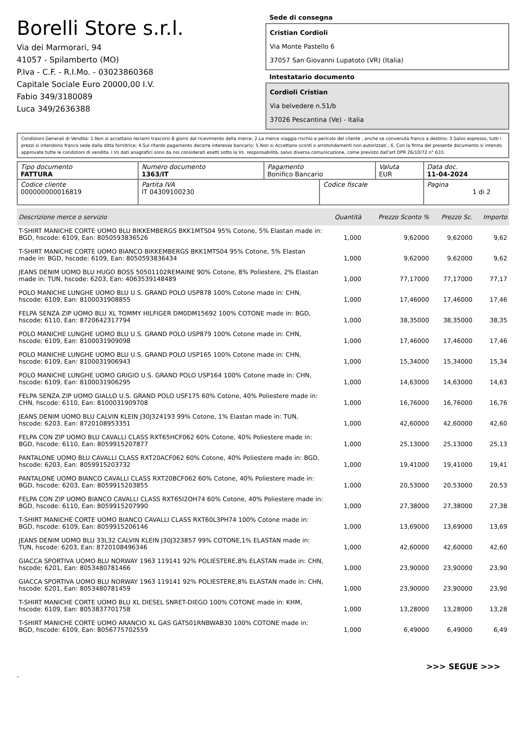Borelli Store s.r.l.
Via dei Marmorari, 94
41057 - Spilamberto (MO)
P.Iva - C.F. - R.I.Mo. - 03023860368
Capitale Sociale Euro 20000,00 I.V.
Fabio 349/3180089
Luca 349/2636388
Sede di consegna
Cristian Cordioli
Via Monte Pastello 6
37057 San Giovanni Lupatoto (VR) (Italia)
Intestatario documento
Cordioli Cristian
Via belvedere n.51/b
37026 Pescantina (Ve) - Italia
Condizioni Generali di Vendita: 1.Non si accettano reclami trascorsi 8 giorni dal ricevimento della merce; 2.La merce viaggia rischio e pericolo del cliente , anche se convenuta franco a destino; 3.Salvo espresso, tutti i prezzi si intendono franco sede dalla ditta fornitrice; 4.Sul ritardo pagamento decorre interesse bancario; 5.Non si Accettano sconti o arrotondamenti non autorizzati ; 6. Con la firma del presente documento si intendo approvate tutte le condizioni di vendita. I Vs dati anagrafici sono da noi considerati esatti sotto la Vs. responsabilità, salvo diversa comunicazione, come previsto dall'art DPR 26/10/72 n° 633.
| Tipo documento FATTURA | Numero documento 1363/IT | Pagamento Bonifico Bancario | | Valuta EUR | Data doc. 11-04-2024 |
| Codice cliente 000000000016819 | Partita IVA IT 04309100230 | | Codice fiscale | | Pagina 1 di 2 |
| Descrizione merce o servizio | Quantità | Prezzo Sconto % | Prezzo Sc. | Importo |
| --- | --- | --- | --- | --- |
| T-SHIRT MANICHE CORTE UOMO BLU BIKKEMBERGS BKK1MTS04 95% Cotone, 5% Elastan made in: BGD, hscode: 6109, Ean: 8050593836526 | 1,000 | 9,62000 | 9,62000 | 9,62 |
| T-SHIRT MANICHE CORTE UOMO BIANCO BIKKEMBERGS BKK1MTS04 95% Cotone, 5% Elastan made in: BGD, hscode: 6109, Ean: 8050593836434 | 1,000 | 9,62000 | 9,62000 | 9,62 |
| JEANS DENIM UOMO BLU HUGO BOSS 50501102REMAINE 90% Cotone, 8% Poliestere, 2% Elastan made in: TUN, hscode: 6203, Ean: 4063539148489 | 1,000 | 77,17000 | 77,17000 | 77,17 |
| POLO MANICHE LUNGHE UOMO BLU U.S. GRAND POLO USP878 100% Cotone made in: CHN, hscode: 6109, Ean: 8100031908855 | 1,000 | 17,46000 | 17,46000 | 17,46 |
| FELPA SENZA ZIP UOMO BLU XL TOMMY HILFIGER DM0DM15692 100% COTONE made in: BGD, hscode: 6110, Ean: 8720642317794 | 1,000 | 38,35000 | 38,35000 | 38,35 |
| POLO MANICHE LUNGHE UOMO BLU U.S. GRAND POLO USP879 100% Cotone made in: CHN, hscode: 6109, Ean: 8100031909098 | 1,000 | 17,46000 | 17,46000 | 17,46 |
| POLO MANICHE LUNGHE UOMO BLU U.S. GRAND POLO USP165 100% Cotone made in: CHN, hscode: 6109, Ean: 8100031906943 | 1,000 | 15,34000 | 15,34000 | 15,34 |
| POLO MANICHE LUNGHE UOMO GRIGIO U.S. GRAND POLO USP164 100% Cotone made in: CHN, hscode: 6109, Ean: 8100031906295 | 1,000 | 14,63000 | 14,63000 | 14,63 |
| FELPA SENZA ZIP UOMO GIALLO U.S. GRAND POLO USF175 60% Cotone, 40% Poliestere made in: CHN, hscode: 6110, Ean: 8100031909708 | 1,000 | 16,76000 | 16,76000 | 16,76 |
| JEANS DENIM UOMO BLU CALVIN KLEIN J30J324193 99% Cotone, 1% Elastan made in: TUN, hscode: 6203, Ean: 8720108953351 | 1,000 | 42,60000 | 42,60000 | 42,60 |
| FELPA CON ZIP UOMO BLU CAVALLI CLASS RXT65HCF062 60% Cotone, 40% Poliestere made in: BGD, hscode: 6110, Ean: 8059915207877 | 1,000 | 25,13000 | 25,13000 | 25,13 |
| PANTALONE UOMO BLU CAVALLI CLASS RXT20ACF062 60% Cotone, 40% Poliestere made in: BGD, hscode: 6203, Ean: 8059915203732 | 1,000 | 19,41000 | 19,41000 | 19,41 |
| PANTALONE UOMO BIANCO CAVALLI CLASS RXT20BCF062 60% Cotone, 40% Poliestere made in: BGD, hscode: 6203, Ean: 8059915203855 | 1,000 | 20,53000 | 20,53000 | 20,53 |
| FELPA CON ZIP UOMO BIANCO CAVALLI CLASS RXT65I2OH74 60% Cotone, 40% Poliestere made in: BGD, hscode: 6110, Ean: 8059915207990 | 1,000 | 27,38000 | 27,38000 | 27,38 |
| T-SHIRT MANICHE CORTE UOMO BIANCO CAVALLI CLASS RXT60L3PH74 100% Cotone made in: BGD, hscode: 6109, Ean: 8059915206146 | 1,000 | 13,69000 | 13,69000 | 13,69 |
| JEANS DENIM UOMO BLU 33L32 CALVIN KLEIN J30J323857 99% COTONE,1% ELASTAN made in: TUN, hscode: 6203, Ean: 8720108496346 | 1,000 | 42,60000 | 42,60000 | 42,60 |
| GIACCA SPORTIVA UOMO BLU NORWAY 1963 119141 92% POLIESTERE,8% ELASTAN made in: CHN, hscode: 6201, Ean: 8053480781466 | 1,000 | 23,90000 | 23,90000 | 23,90 |
| GIACCA SPORTIVA UOMO BLU NORWAY 1963 119141 92% POLIESTERE,8% ELASTAN made in: CHN, hscode: 6201, Ean: 8053480781459 | 1,000 | 23,90000 | 23,90000 | 23,90 |
| T-SHIRT MANICHE CORTE UOMO BLU XL DIESEL SNRET-DIEGO 100% COTONE made in: KHM, hscode: 6109, Ean: 8053837701758 | 1,000 | 13,28000 | 13,28000 | 13,28 |
| T-SHIRT MANICHE CORTE UOMO ARANCIO XL GAS GATS01RNBWAB30 100% COTONE made in: BGD, hscode: 6109, Ean: 8056775702559 | 1,000 | 6,49000 | 6,49000 | 6,49 |
>>> SEGUE >>>
-